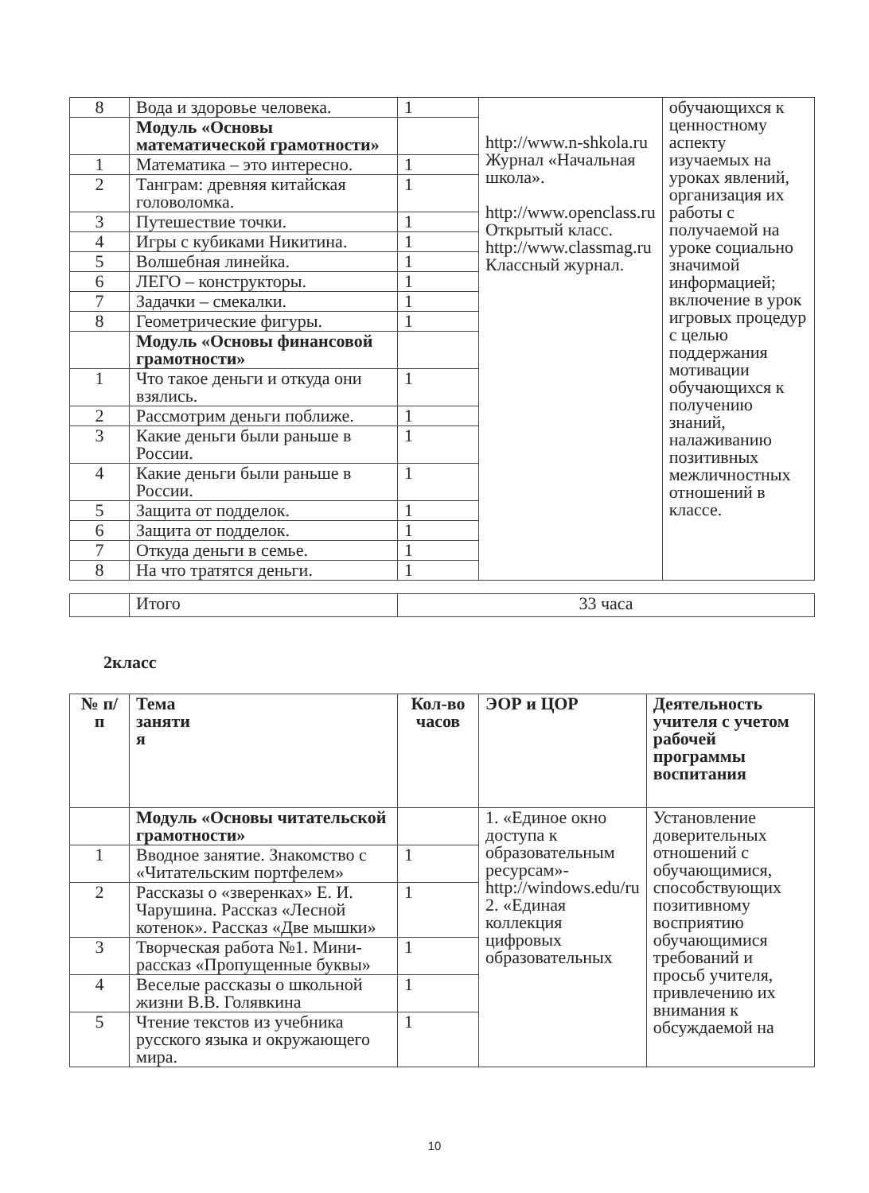| 8 | Вода и здоровье человека. | 1 | http://www.n-shkola.ru Журнал «Начальная школа». http://www.openclass.ru Открытый класс. http://www.classmag.ru Классный журнал. | обучающихся к ценностному аспекту изучаемых на уроках явлений, организация их работы с получаемой на уроке социально значимой информацией; включение в урок игровых процедур с целью поддержания мотивации обучающихся к получению знаний, налаживанию позитивных межличностных отношений в классе. |
| | Модуль «Основы математической грамотности» | | | |
| 1 | Математика – это интересно. | 1 | | |
| 2 | Танграм: древняя китайская головоломка. | 1 | | |
| 3 | Путешествие точки. | 1 | | |
| 4 | Игры с кубиками Никитина. | 1 | | |
| 5 | Волшебная линейка. | 1 | | |
| 6 | ЛЕГО – конструкторы. | 1 | | |
| 7 | Задачки – смекалки. | 1 | | |
| 8 | Геометрические фигуры. | 1 | | |
| | Модуль «Основы финансовой грамотности» | | | |
| 1 | Что такое деньги и откуда они взялись. | 1 | | |
| 2 | Рассмотрим деньги поближе. | 1 | | |
| 3 | Какие деньги были раньше в России. | 1 | | |
| 4 | Какие деньги были раньше в России. | 1 | | |
| 5 | Защита от подделок. | 1 | | |
| 6 | Защита от подделок. | 1 | | |
| 7 | Откуда деньги в семье. | 1 | | |
| 8 | На что тратятся деньги. | 1 | | |
| | Итого | 33 часа |
2класс
| № п/п | Тема заняти я | Кол-во часов | ЭОР и ЦОР | Деятельность учителя с учетом рабочей программы воспитания |
| --- | --- | --- | --- | --- |
| | Модуль «Основы читательской грамотности» | | 1. «Единое окно доступа к образовательным ресурсам»- http://windows.edu/ru 2. «Единая коллекция цифровых образовательных | Установление доверительных отношений с обучающимися, способствующих позитивному восприятию обучающимися требований и просьб учителя, привлечению их внимания к обсуждаемой на |
| 1 | Вводное занятие. Знакомство с «Читательским портфелем» | 1 | | |
| 2 | Рассказы о «зверенках» Е. И. Чарушина. Рассказ «Лесной котенок». Рассказ «Две мышки» | 1 | | |
| 3 | Творческая работа №1. Мини-рассказ «Пропущенные буквы» | 1 | | |
| 4 | Веселые рассказы о школьной жизни В.В. Голявкина | 1 | | |
| 5 | Чтение текстов из учебника русского языка и окружающего мира. | 1 | | |
10